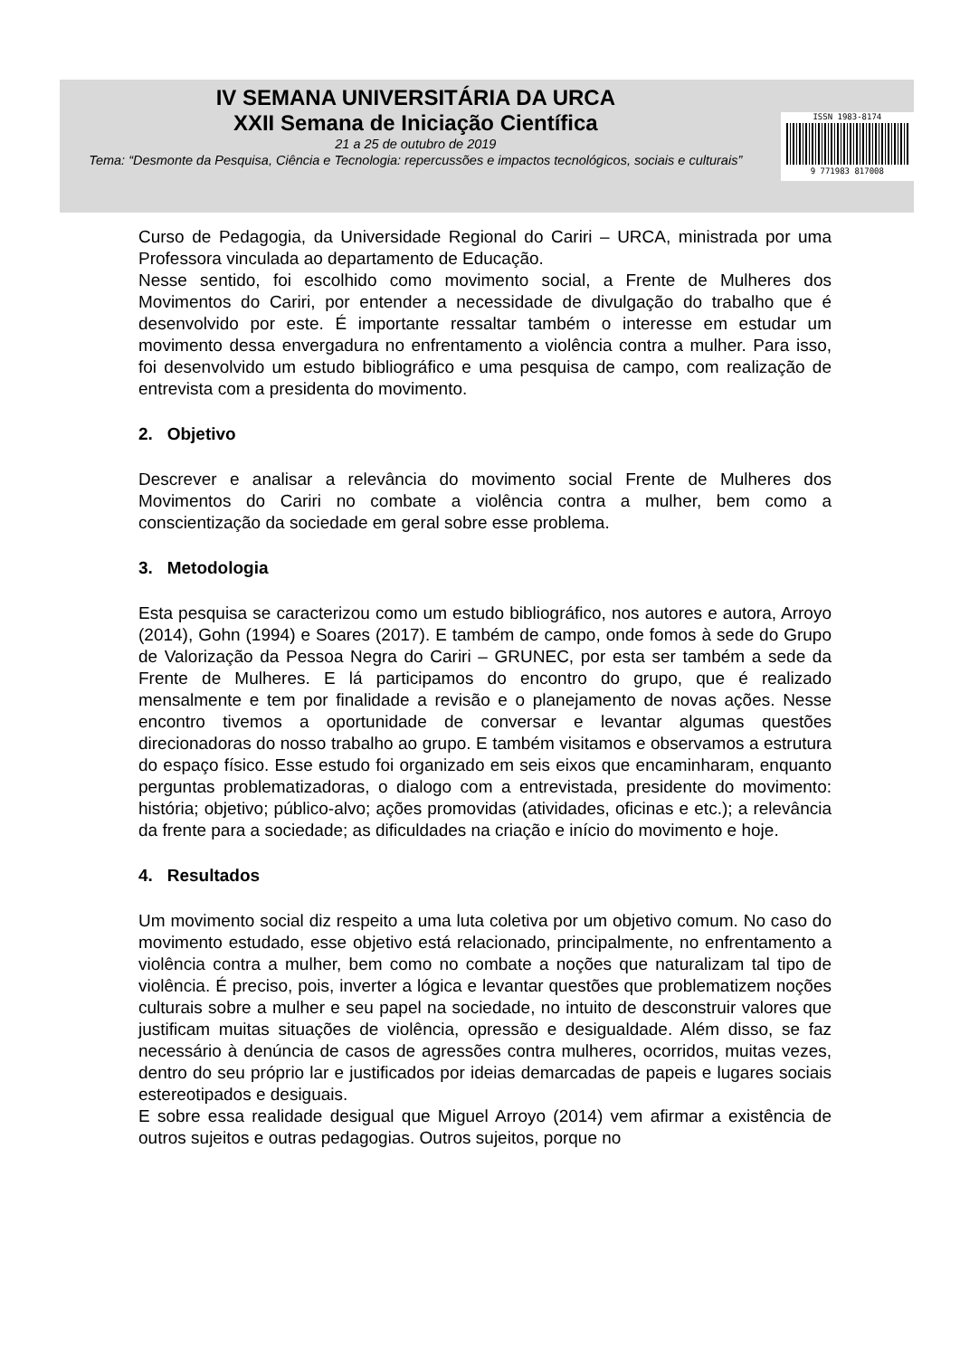IV SEMANA UNIVERSITÁRIA DA URCA
XXII Semana de Iniciação Científica
21 a 25 de outubro de 2019
Tema: “Desmonte da Pesquisa, Ciência e Tecnologia: repercussões e impactos tecnológicos, sociais e culturais”
ISSN 1983-8174
9 771983 817008
Curso de Pedagogia, da Universidade Regional do Cariri – URCA, ministrada por uma Professora vinculada ao departamento de Educação.
Nesse sentido, foi escolhido como movimento social, a Frente de Mulheres dos Movimentos do Cariri, por entender a necessidade de divulgação do trabalho que é desenvolvido por este. É importante ressaltar também o interesse em estudar um movimento dessa envergadura no enfrentamento a violência contra a mulher. Para isso, foi desenvolvido um estudo bibliográfico e uma pesquisa de campo, com realização de entrevista com a presidenta do movimento.
2. Objetivo
Descrever e analisar a relevância do movimento social Frente de Mulheres dos Movimentos do Cariri no combate a violência contra a mulher, bem como a conscientização da sociedade em geral sobre esse problema.
3. Metodologia
Esta pesquisa se caracterizou como um estudo bibliográfico, nos autores e autora, Arroyo (2014), Gohn (1994) e Soares (2017). E também de campo, onde fomos à sede do Grupo de Valorização da Pessoa Negra do Cariri – GRUNEC, por esta ser também a sede da Frente de Mulheres. E lá participamos do encontro do grupo, que é realizado mensalmente e tem por finalidade a revisão e o planejamento de novas ações. Nesse encontro tivemos a oportunidade de conversar e levantar algumas questões direcionadoras do nosso trabalho ao grupo. E também visitamos e observamos a estrutura do espaço físico. Esse estudo foi organizado em seis eixos que encaminharam, enquanto perguntas problematizadoras, o dialogo com a entrevistada, presidente do movimento: história; objetivo; público-alvo; ações promovidas (atividades, oficinas e etc.); a relevância da frente para a sociedade; as dificuldades na criação e início do movimento e hoje.
4. Resultados
Um movimento social diz respeito a uma luta coletiva por um objetivo comum. No caso do movimento estudado, esse objetivo está relacionado, principalmente, no enfrentamento a violência contra a mulher, bem como no combate a noções que naturalizam tal tipo de violência. É preciso, pois, inverter a lógica e levantar questões que problematizem noções culturais sobre a mulher e seu papel na sociedade, no intuito de desconstruir valores que justificam muitas situações de violência, opressão e desigualdade. Além disso, se faz necessário à denúncia de casos de agressões contra mulheres, ocorridos, muitas vezes, dentro do seu próprio lar e justificados por ideias demarcadas de papeis e lugares sociais estereotipados e desiguais.
E sobre essa realidade desigual que Miguel Arroyo (2014) vem afirmar a existência de outros sujeitos e outras pedagogias. Outros sujeitos, porque no